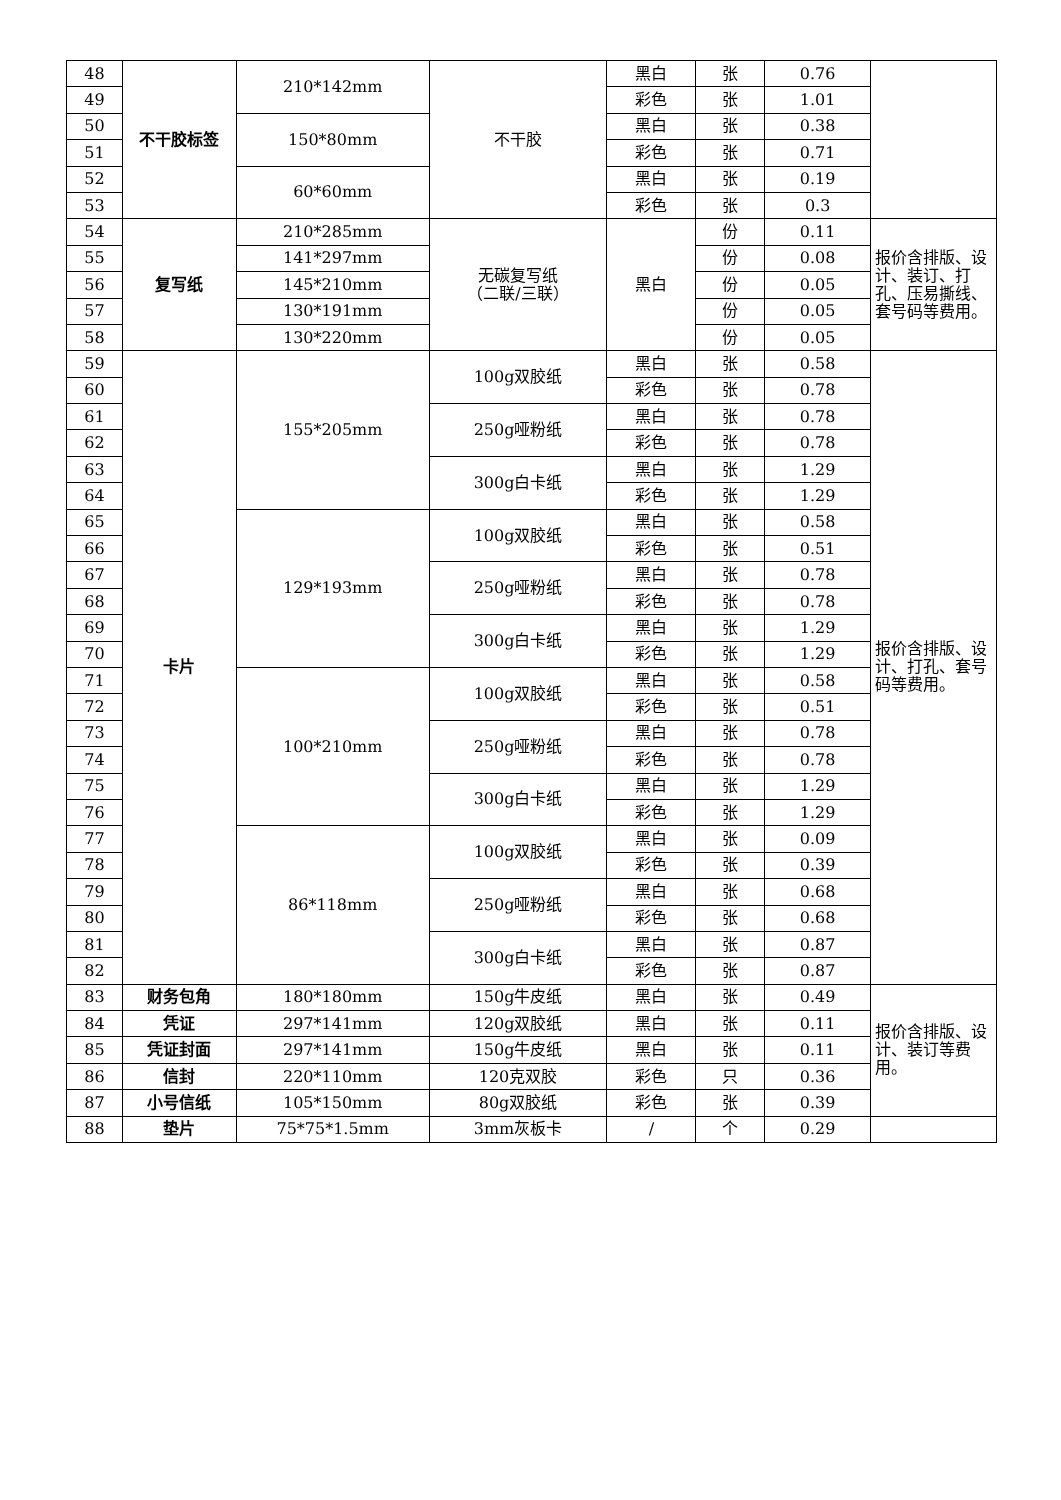| 48 | 不干胶标签 | 210*142mm | 不干胶 | 黑白 | 张 | 0.76 | |
| 49 | | | | 彩色 | 张 | 1.01 | |
| 50 | | 150*80mm | | 黑白 | 张 | 0.38 | |
| 51 | | | | 彩色 | 张 | 0.71 | |
| 52 | | 60*60mm | | 黑白 | 张 | 0.19 | |
| 53 | | | | 彩色 | 张 | 0.3 | |
| 54 | 复写纸 | 210*285mm | 无碳复写纸 （二联/三联） | 黑白 | 份 | 0.11 | 报价含排版、设计、装订、打孔、压易撕线、套号码等费用。 |
| 55 | | 141*297mm | | | 份 | 0.08 | |
| 56 | | 145*210mm | | | 份 | 0.05 | |
| 57 | | 130*191mm | | | 份 | 0.05 | |
| 58 | | 130*220mm | | | 份 | 0.05 | |
| 59 | 卡片 | 155*205mm | 100g双胶纸 | 黑白 | 张 | 0.58 | 报价含排版、设计、打孔、套号码等费用。 |
| 60 | | | | 彩色 | 张 | 0.78 | |
| 61 | | | 250g哑粉纸 | 黑白 | 张 | 0.78 | |
| 62 | | | | 彩色 | 张 | 0.78 | |
| 63 | | | 300g白卡纸 | 黑白 | 张 | 1.29 | |
| 64 | | | | 彩色 | 张 | 1.29 | |
| 65 | | 129*193mm | 100g双胶纸 | 黑白 | 张 | 0.58 | |
| 66 | | | | 彩色 | 张 | 0.51 | |
| 67 | | | 250g哑粉纸 | 黑白 | 张 | 0.78 | |
| 68 | | | | 彩色 | 张 | 0.78 | |
| 69 | | | 300g白卡纸 | 黑白 | 张 | 1.29 | |
| 70 | | | | 彩色 | 张 | 1.29 | |
| 71 | | 100*210mm | 100g双胶纸 | 黑白 | 张 | 0.58 | |
| 72 | | | | 彩色 | 张 | 0.51 | |
| 73 | | | 250g哑粉纸 | 黑白 | 张 | 0.78 | |
| 74 | | | | 彩色 | 张 | 0.78 | |
| 75 | | | 300g白卡纸 | 黑白 | 张 | 1.29 | |
| 76 | | | | 彩色 | 张 | 1.29 | |
| 77 | | 86*118mm | 100g双胶纸 | 黑白 | 张 | 0.09 | |
| 78 | | | | 彩色 | 张 | 0.39 | |
| 79 | | | 250g哑粉纸 | 黑白 | 张 | 0.68 | |
| 80 | | | | 彩色 | 张 | 0.68 | |
| 81 | | | 300g白卡纸 | 黑白 | 张 | 0.87 | |
| 82 | | | | 彩色 | 张 | 0.87 | |
| 83 | 财务包角 | 180*180mm | 150g牛皮纸 | 黑白 | 张 | 0.49 | 报价含排版、设计、装订等费用。 |
| 84 | 凭证 | 297*141mm | 120g双胶纸 | 黑白 | 张 | 0.11 | |
| 85 | 凭证封面 | 297*141mm | 150g牛皮纸 | 黑白 | 张 | 0.11 | |
| 86 | 信封 | 220*110mm | 120克双胶 | 彩色 | 只 | 0.36 | |
| 87 | 小号信纸 | 105*150mm | 80g双胶纸 | 彩色 | 张 | 0.39 | |
| 88 | 垫片 | 75*75*1.5mm | 3mm灰板卡 | / | 个 | 0.29 | |